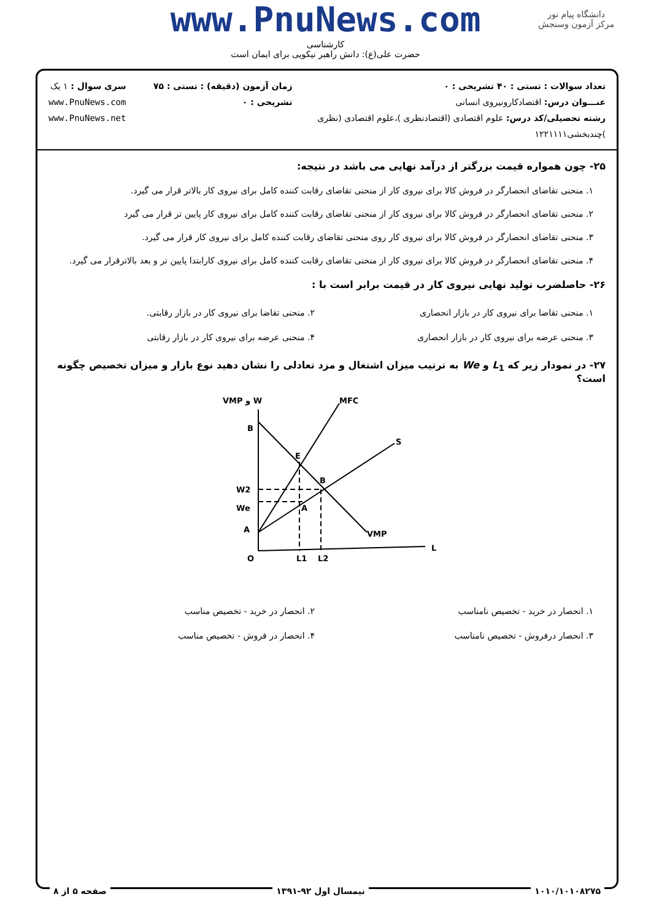www.PnuNews.com
کارشناسی
حضرت علی(ع): دانش راهبر نیکویی برای ایمان است
دانشگاه پیام نور
مرکز آزمون وسنجش
تعداد سوالات : تستی : ۴۰ تشریحی : ۰
عنـــوان درس: اقتصادکارونیروی انسانی
رشته تحصیلی/کد درس: علوم اقتصادی (اقتصادنظری )،علوم اقتصادی (نظری )چندبخشی۱۲۲۱۱۱۱
زمان آزمون (دقیقه) : تستی : ۷۵ تشریحی : ۰
سری سوال : ۱ یک
www.PnuNews.com
www.PnuNews.net
۲۵- چون همواره قیمت بزرگتر از درآمد نهایی می باشد در نتیجه:
۱. منحنی تقاضای انحصارگر در فروش کالا برای نیروی کار از منحنی تقاضای رقابت کننده کامل برای نیروی کار بالاتر قرار می گیرد.
۲. منحنی تقاضای انحصارگر در فروش کالا برای نیروی کار از منحنی تقاضای رقابت کننده کامل برای نیروی کار پایین تر قرار می گیرد
۳. منحنی تقاضای انحصارگر در فروش کالا برای نیروی کار روی منحنی تقاضای رقابت کننده کامل برای نیروی کار قرار می گیرد.
۴. منحنی تقاضای انحصارگر در فروش کالا برای نیروی کار از منحنی تقاضای رقابت کننده کامل برای نیروی کارابتدا پایین تر و بعد بالاترقرار می گیرد.
۲۶- حاصلضرب تولید نهایی نیروی کار در قیمت برابر است با :
۱. منحنی تقاضا برای نیروی کار در بازار انحصاری
۲. منحنی تقاضا برای نیروی کار در بازار رقابتی.
۳. منحنی عرضه برای نیروی کار در بازار انحصاری
۴. منحنی عرضه برای نیروی کار در بازار رقابتی
۲۷- در نمودار زیر که L<sub>1</sub> و We به ترتیب میزان اشتغال و مزد تعادلی را نشان دهید نوع بازار و میزان تخصیص چگونه است؟
VMP و W
MFC
B
E
B
S
W2
We
A
A
VMP
O
L1
L2
L
۱. انحصار در خرید - تخصیص نامناسب
۲. انحصار در خرید - تخصیص مناسب
۳. انحصار درفروش - تخصیص نامناسب
۴. انحصار در فروش - تخصیص مناسب
۱۰۱۰/۱۰۱۰۸۲۷۵ نیمسال اول ۹۲-۱۳۹۱ صفحه ۵ از ۸